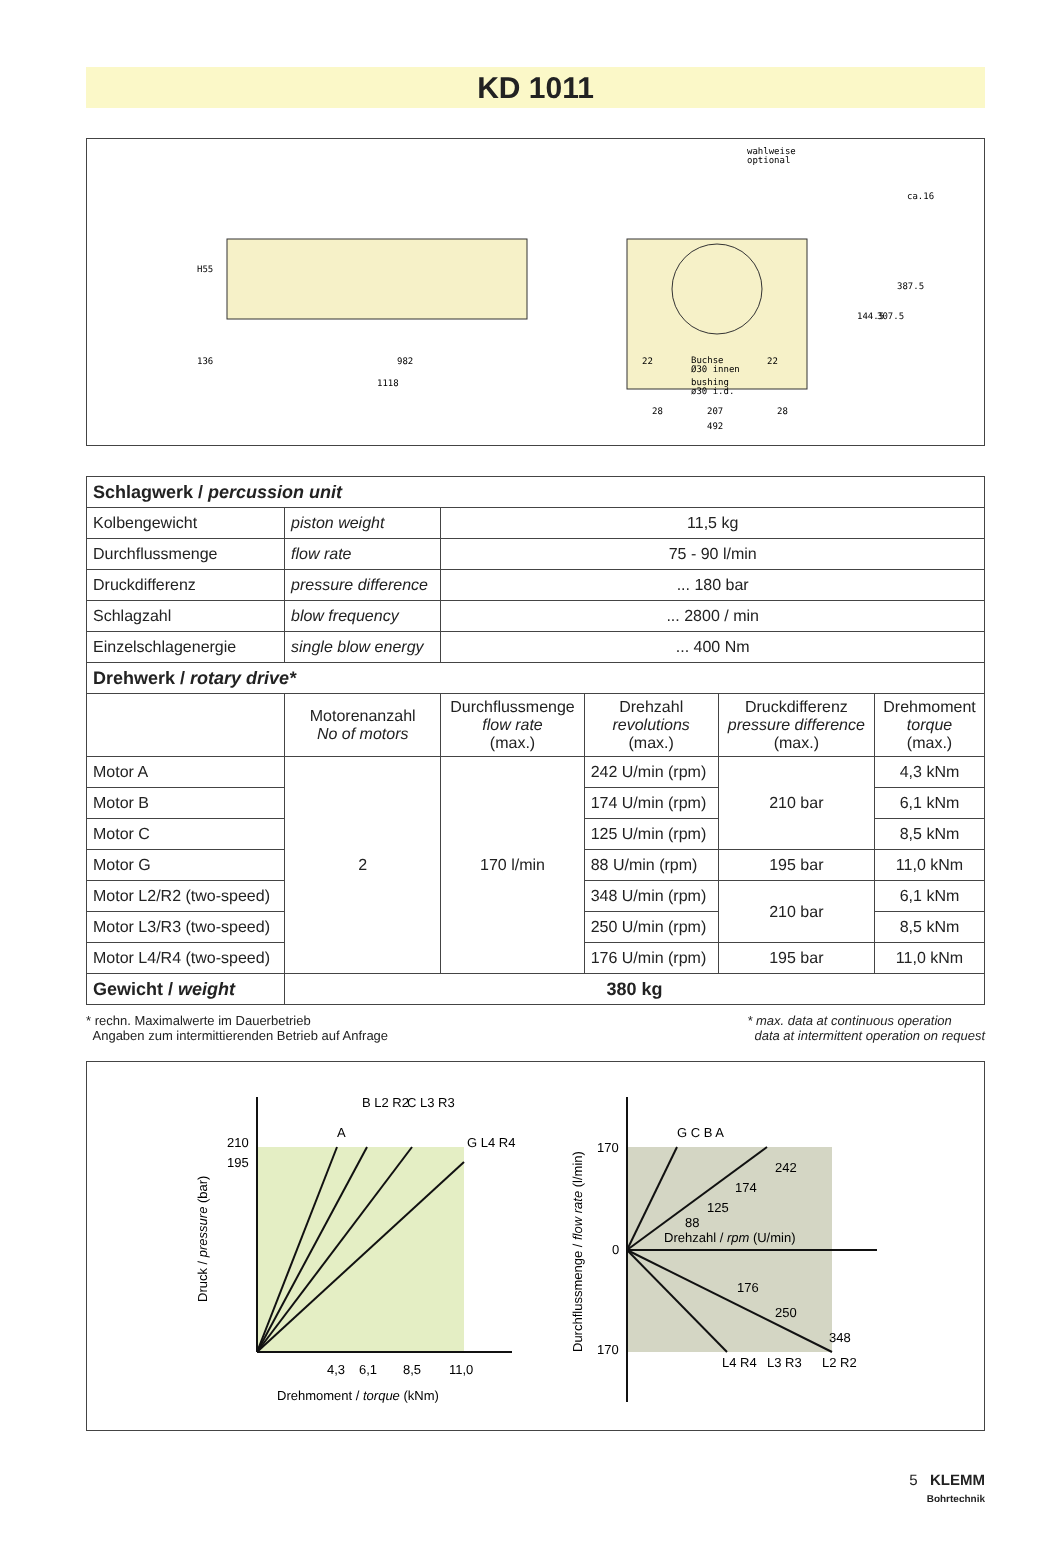KD 1011
136
982
1118
wahlweise
optional
Buchse
Ø30 innen
bushing
ø30 i.d.
28
207
28
492
144.5
307.5
387.5
ca.16
H55
22
22
| Schlagwerk / percussion unit | | | | | |
| Kolbengewicht | piston weight | 11,5 kg | | | |
| Durchflussmenge | flow rate | 75 - 90 l/min | | | |
| Druckdifferenz | pressure difference | ... 180 bar | | | |
| Schlagzahl | blow frequency | ... 2800 / min | | | |
| Einzelschlagenergie | single blow energy | ... 400 Nm | | | |
| Drehwerk / rotary drive* | | | | | |
| | Motorenanzahl No of motors | Durchflussmenge flow rate (max.) | Drehzahl revolutions (max.) | Druckdifferenz pressure difference (max.) | Drehmoment torque (max.) |
| Motor A | 2 | 170 l/min | 242 U/min (rpm) | 210 bar | 4,3 kNm |
| Motor B | | | 174 U/min (rpm) | | 6,1 kNm |
| Motor C | | | 125 U/min (rpm) | | 8,5 kNm |
| Motor G | | | 88 U/min (rpm) | 195 bar | 11,0 kNm |
| Motor L2/R2 (two-speed) | | | 348 U/min (rpm) | 210 bar | 6,1 kNm |
| Motor L3/R3 (two-speed) | | | 250 U/min (rpm) | | 8,5 kNm |
| Motor L4/R4 (two-speed) | | | 176 U/min (rpm) | 195 bar | 11,0 kNm |
| Gewicht / weight | 380 kg | | | | |
* rechn. Maximalwerte im Dauerbetrieb
Angaben zum intermittierenden Betrieb auf Anfrage
* max. data at continuous operation
data at intermittent operation on request
A
B L2 R2
C L3 R3
G L4 R4
210
195
4,3
6,1
8,5
11,0
Drehmoment / torque (kNm)
Druck / pressure (bar)
G C B A
170
0
170
Drehzahl / rpm (U/min)
242
174
125
88
176
250
348
L4 R4
L3 R3
L2 R2
Durchflussmenge / flow rate (l/min)
5 KLEMM
Bohrtechnik